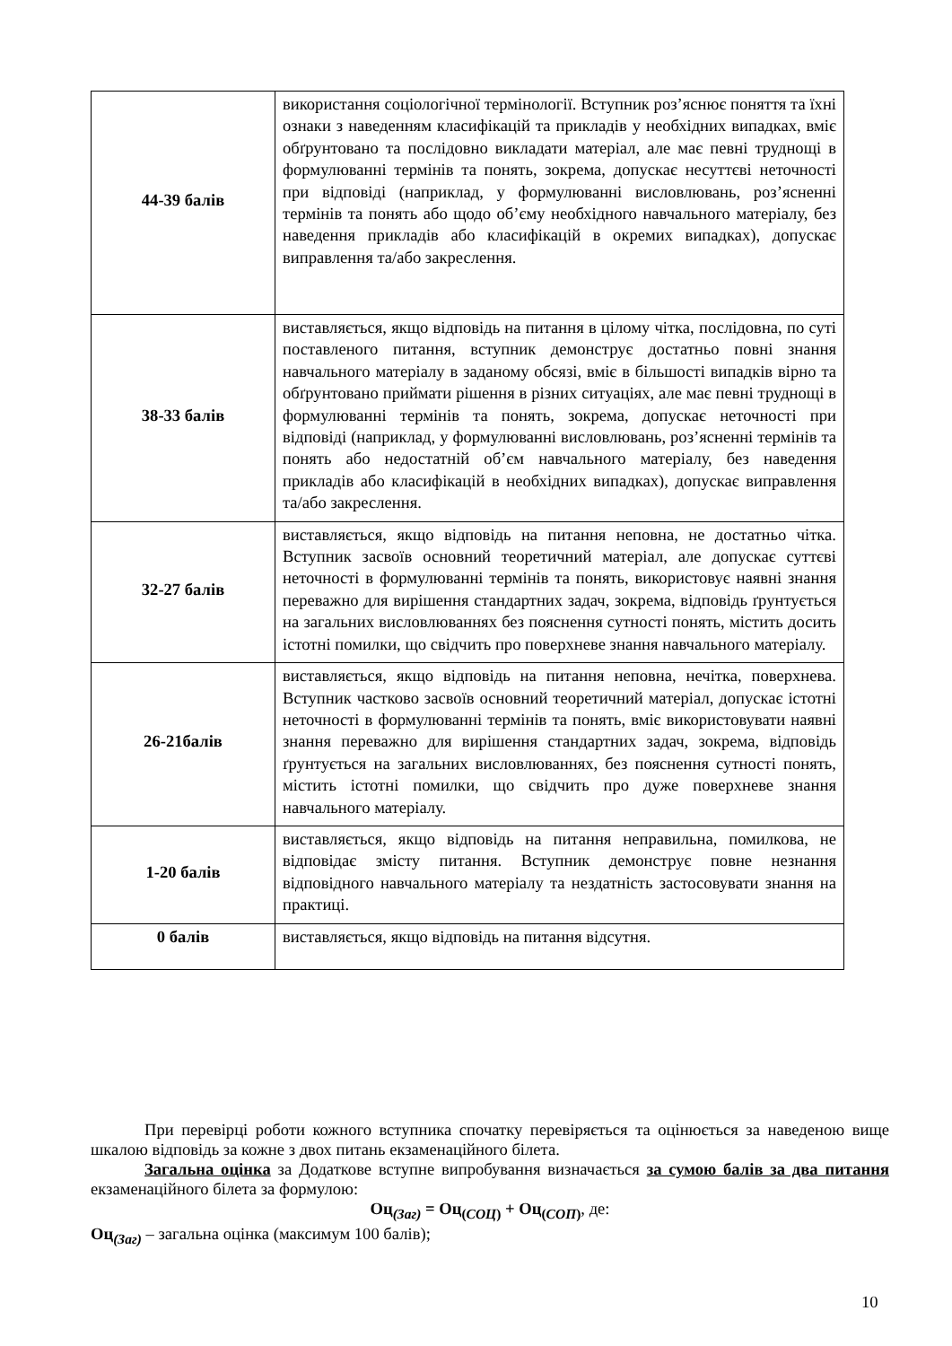| 44-39 балів | використання соціологічної термінології. Вступник роз’яснює поняття та їхні ознаки з наведенням класифікацій та прикладів у необхідних випадках, вміє обґрунтовано та послідовно викладати матеріал, але має певні труднощі в формулюванні термінів та понять, зокрема, допускає несуттєві неточності при відповіді (наприклад, у формулюванні висловлювань, роз’ясненні термінів та понять або щодо об’єму необхідного навчального матеріалу, без наведення прикладів або класифікацій в окремих випадках), допускає виправлення та/або закреслення. |
| 38-33 балів | виставляється, якщо відповідь на питання в цілому чітка, послідовна, по суті поставленого питання, вступник демонструє достатньо повні знання навчального матеріалу в заданому обсязі, вміє в більшості випадків вірно та обґрунтовано приймати рішення в різних ситуаціях, але має певні труднощі в формулюванні термінів та понять, зокрема, допускає неточності при відповіді (наприклад, у формулюванні висловлювань, роз’ясненні термінів та понять або недостатній об’єм навчального матеріалу, без наведення прикладів або класифікацій в необхідних випадках), допускає виправлення та/або закреслення. |
| 32-27 балів | виставляється, якщо відповідь на питання неповна, не достатньо чітка. Вступник засвоїв основний теоретичний матеріал, але допускає суттєві неточності в формулюванні термінів та понять, використовує наявні знання переважно для вирішення стандартних задач, зокрема, відповідь ґрунтується на загальних висловлюваннях без пояснення сутності понять, містить досить істотні помилки, що свідчить про поверхневе знання навчального матеріалу. |
| 26-21балів | виставляється, якщо відповідь на питання неповна, нечітка, поверхнева. Вступник частково засвоїв основний теоретичний матеріал, допускає істотні неточності в формулюванні термінів та понять, вміє використовувати наявні знання переважно для вирішення стандартних задач, зокрема, відповідь ґрунтується на загальних висловлюваннях, без пояснення сутності понять, містить істотні помилки, що свідчить про дуже поверхневе знання навчального матеріалу. |
| 1-20 балів | виставляється, якщо відповідь на питання неправильна, помилкова, не відповідає змісту питання. Вступник демонструє повне незнання відповідного навчального матеріалу та нездатність застосовувати знання на практиці. |
| 0 балів | виставляється, якщо відповідь на питання відсутня. |
При перевірці роботи кожного вступника спочатку перевіряється та оцінюється за наведеною вище шкалою відповідь за кожне з двох питань екзаменаційного білета.
Загальна оцінка за Додаткове вступне випробування визначається за сумою балів за два питання екзаменаційного білета за формулою:
Оц<sub>(Заг)</sub> = Оц<sub>(СОЦ)</sub> + Оц<sub>(СОП)</sub>, де:
Оц<sub>(Заг)</sub> – загальна оцінка (максимум 100 балів);
10